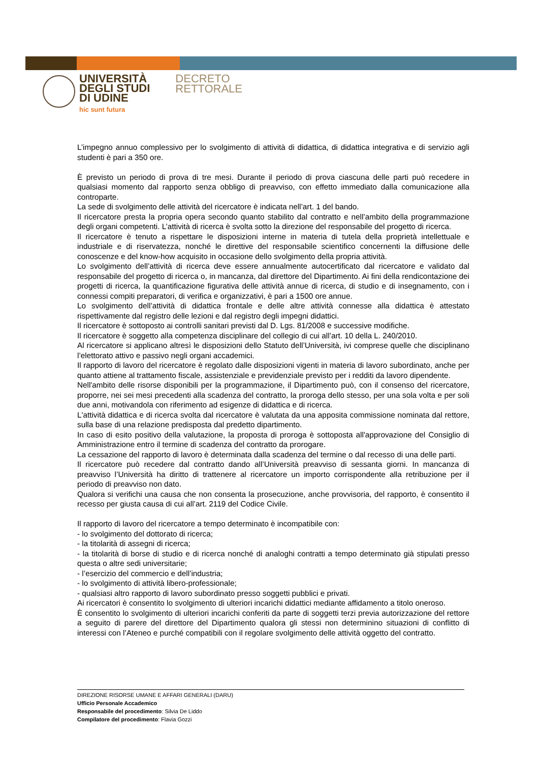UNIVERSITÀ
DEGLI STUDI
DI UDINE
hic sunt futura
DECRETO
RETTORALE
L’impegno annuo complessivo per lo svolgimento di attività di didattica, di didattica integrativa e di servizio agli studenti è pari a 350 ore.
È previsto un periodo di prova di tre mesi. Durante il periodo di prova ciascuna delle parti può recedere in qualsiasi momento dal rapporto senza obbligo di preavviso, con effetto immediato dalla comunicazione alla controparte.
La sede di svolgimento delle attività del ricercatore è indicata nell’art. 1 del bando.
Il ricercatore presta la propria opera secondo quanto stabilito dal contratto e nell’ambito della programmazione degli organi competenti. L’attività di ricerca è svolta sotto la direzione del responsabile del progetto di ricerca.
Il ricercatore è tenuto a rispettare le disposizioni interne in materia di tutela della proprietà intellettuale e industriale e di riservatezza, nonché le direttive del responsabile scientifico concernenti la diffusione delle conoscenze e del know-how acquisito in occasione dello svolgimento della propria attività.
Lo svolgimento dell’attività di ricerca deve essere annualmente autocertificato dal ricercatore e validato dal responsabile del progetto di ricerca o, in mancanza, dal direttore del Dipartimento. Ai fini della rendicontazione dei progetti di ricerca, la quantificazione figurativa delle attività annue di ricerca, di studio e di insegnamento, con i connessi compiti preparatori, di verifica e organizzativi, è pari a 1500 ore annue.
Lo svolgimento dell’attività di didattica frontale e delle altre attività connesse alla didattica è attestato rispettivamente dal registro delle lezioni e dal registro degli impegni didattici.
Il ricercatore è sottoposto ai controlli sanitari previsti dal D. Lgs. 81/2008 e successive modifiche.
Il ricercatore è soggetto alla competenza disciplinare del collegio di cui all’art. 10 della L. 240/2010.
Al ricercatore si applicano altresì le disposizioni dello Statuto dell’Università, ivi comprese quelle che disciplinano l’elettorato attivo e passivo negli organi accademici.
Il rapporto di lavoro del ricercatore è regolato dalle disposizioni vigenti in materia di lavoro subordinato, anche per quanto attiene al trattamento fiscale, assistenziale e previdenziale previsto per i redditi da lavoro dipendente.
Nell'ambito delle risorse disponibili per la programmazione, il Dipartimento può, con il consenso del ricercatore, proporre, nei sei mesi precedenti alla scadenza del contratto, la proroga dello stesso, per una sola volta e per soli due anni, motivandola con riferimento ad esigenze di didattica e di ricerca.
L'attività didattica e di ricerca svolta dal ricercatore è valutata da una apposita commissione nominata dal rettore, sulla base di una relazione predisposta dal predetto dipartimento.
In caso di esito positivo della valutazione, la proposta di proroga è sottoposta all'approvazione del Consiglio di Amministrazione entro il termine di scadenza del contratto da prorogare.
La cessazione del rapporto di lavoro è determinata dalla scadenza del termine o dal recesso di una delle parti.
Il ricercatore può recedere dal contratto dando all’Università preavviso di sessanta giorni. In mancanza di preavviso l’Università ha diritto di trattenere al ricercatore un importo corrispondente alla retribuzione per il periodo di preavviso non dato.
Qualora si verifichi una causa che non consenta la prosecuzione, anche provvisoria, del rapporto, è consentito il recesso per giusta causa di cui all’art. 2119 del Codice Civile.
Il rapporto di lavoro del ricercatore a tempo determinato è incompatibile con:
- lo svolgimento del dottorato di ricerca;
- la titolarità di assegni di ricerca;
- la titolarità di borse di studio e di ricerca nonché di analoghi contratti a tempo determinato già stipulati presso questa o altre sedi universitarie;
- l’esercizio del commercio e dell’industria;
- lo svolgimento di attività libero-professionale;
- qualsiasi altro rapporto di lavoro subordinato presso soggetti pubblici e privati.
Ai ricercatori è consentito lo svolgimento di ulteriori incarichi didattici mediante affidamento a titolo oneroso.
È consentito lo svolgimento di ulteriori incarichi conferiti da parte di soggetti terzi previa autorizzazione del rettore a seguito di parere del direttore del Dipartimento qualora gli stessi non determinino situazioni di conflitto di interessi con l’Ateneo e purché compatibili con il regolare svolgimento delle attività oggetto del contratto.
DIREZIONE RISORSE UMANE E AFFARI GENERALI (DARU)
Ufficio Personale Accademico
Responsabile del procedimento: Silvia De Liddo
Compilatore del procedimento: Flavia Gozzi